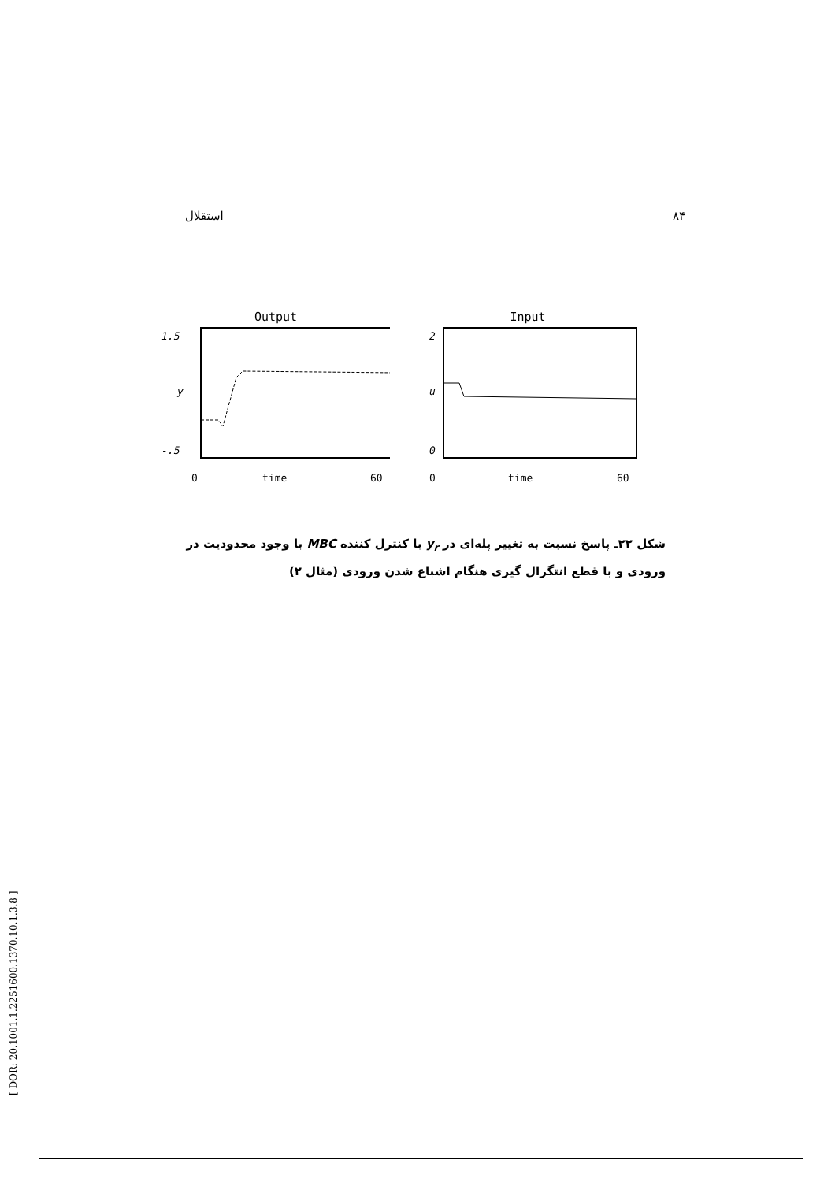استقلال ۸۴
Output
1.5
y
-.5
0
time
60
Input
2
u
0
0
time
60
شکل ۲۲ـ پاسخ نسبت به تغییر پله‌ای در y<sub>r</sub> با کنترل کننده MBC با وجود محدودیت در ورودی و با قطع انتگرال گیری هنگام اشباع شدن ورودی (مثال ۲)
[ DOR: 20.1001.1.2251600.1370.10.1.3.8 ]